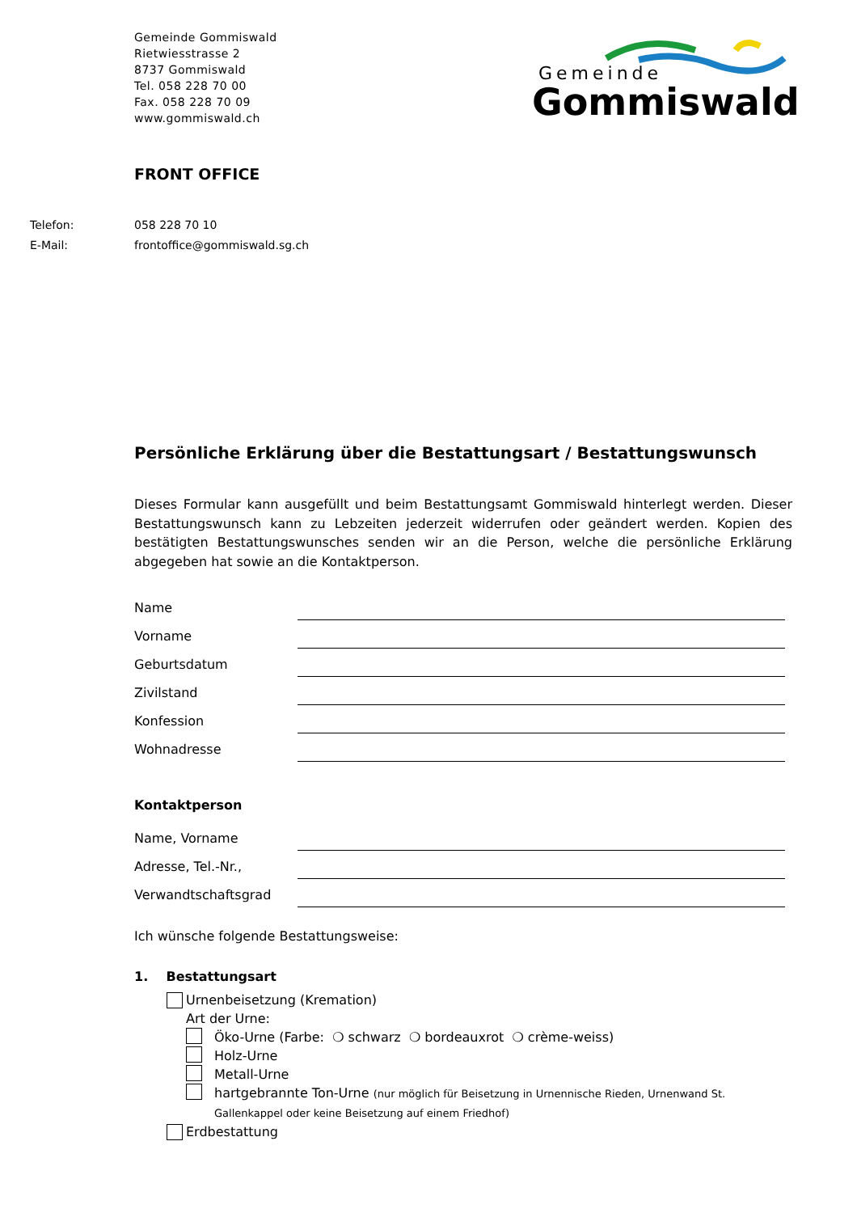Gemeinde Gommiswald
Rietwiesstrasse 2
8737 Gommiswald
Tel. 058 228 70 00
Fax. 058 228 70 09
www.gommiswald.ch
Gemeinde
Gommiswald
FRONT OFFICE
Telefon: 058 228 70 10
E-Mail: frontoffice@gommiswald.sg.ch
Persönliche Erklärung über die Bestattungsart / Bestattungswunsch
Dieses Formular kann ausgefüllt und beim Bestattungsamt Gommiswald hinterlegt werden. Dieser Bestattungswunsch kann zu Lebzeiten jederzeit widerrufen oder geändert werden. Kopien des bestätigten Bestattungswunsches senden wir an die Person, welche die persönliche Erklärung abgegeben hat sowie an die Kontaktperson.
Name
Vorname
Geburtsdatum
Zivilstand
Konfession
Wohnadresse
Kontaktperson
Name, Vorname
Adresse, Tel.-Nr.,
Verwandtschaftsgrad
Ich wünsche folgende Bestattungsweise:
1. Bestattungsart
Urnenbeisetzung (Kremation)
Art der Urne:
Öko-Urne (Farbe: ❍ schwarz ❍ bordeauxrot ❍ crème-weiss)
Holz-Urne
Metall-Urne
hartgebrannte Ton-Urne (nur möglich für Beisetzung in Urnennische Rieden, Urnenwand St. Gallenkappel oder keine Beisetzung auf einem Friedhof)
Erdbestattung